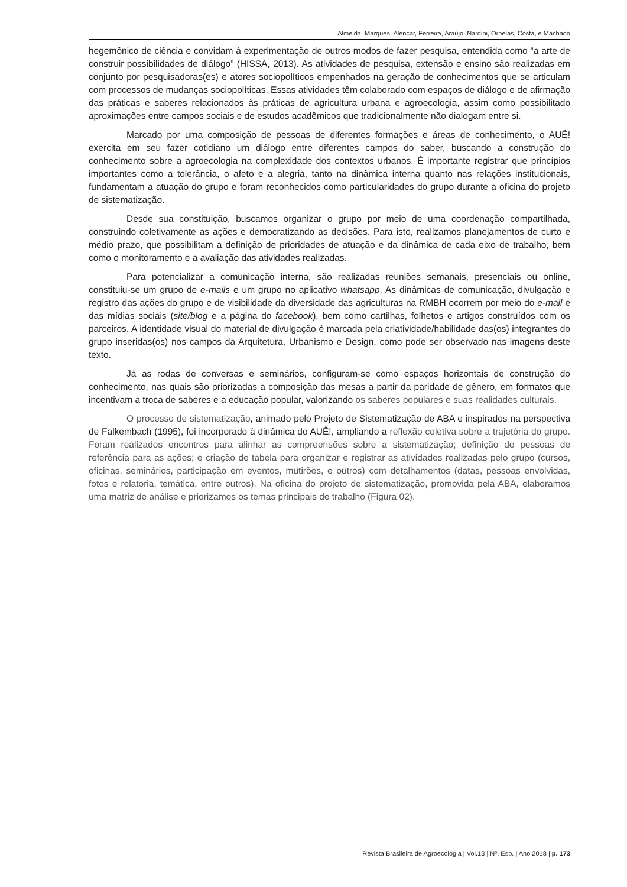Almeida, Marques, Alencar, Ferreira, Araújo, Nardini, Ornelas, Costa, e Machado
hegemônico de ciência e convidam à experimentação de outros modos de fazer pesquisa, entendida como “a arte de construir possibilidades de diálogo” (HISSA, 2013). As atividades de pesquisa, extensão e ensino são realizadas em conjunto por pesquisadoras(es) e atores sociopolíticos empenhados na geração de conhecimentos que se articulam com processos de mudanças sociopolíticas. Essas atividades têm colaborado com espaços de diálogo e de afirmação das práticas e saberes relacionados às práticas de agricultura urbana e agroecologia, assim como possibilitado aproximações entre campos sociais e de estudos acadêmicos que tradicionalmente não dialogam entre si.
Marcado por uma composição de pessoas de diferentes formações e áreas de conhecimento, o AUÊ! exercita em seu fazer cotidiano um diálogo entre diferentes campos do saber, buscando a construção do conhecimento sobre a agroecologia na complexidade dos contextos urbanos. É importante registrar que princípios importantes como a tolerância, o afeto e a alegria, tanto na dinâmica interna quanto nas relações institucionais, fundamentam a atuação do grupo e foram reconhecidos como particularidades do grupo durante a oficina do projeto de sistematização.
Desde sua constituição, buscamos organizar o grupo por meio de uma coordenação compartilhada, construindo coletivamente as ações e democratizando as decisões. Para isto, realizamos planejamentos de curto e médio prazo, que possibilitam a definição de prioridades de atuação e da dinâmica de cada eixo de trabalho, bem como o monitoramento e a avaliação das atividades realizadas.
Para potencializar a comunicação interna, são realizadas reuniões semanais, presenciais ou online, constituiu-se um grupo de e-mails e um grupo no aplicativo whatsapp. As dinâmicas de comunicação, divulgação e registro das ações do grupo e de visibilidade da diversidade das agriculturas na RMBH ocorrem por meio do e-mail e das mídias sociais (site/blog e a página do facebook), bem como cartilhas, folhetos e artigos construídos com os parceiros. A identidade visual do material de divulgação é marcada pela criatividade/habilidade das(os) integrantes do grupo inseridas(os) nos campos da Arquitetura, Urbanismo e Design, como pode ser observado nas imagens deste texto.
Já as rodas de conversas e seminários, configuram-se como espaços horizontais de construção do conhecimento, nas quais são priorizadas a composição das mesas a partir da paridade de gênero, em formatos que incentivam a troca de saberes e a educação popular, valorizando os saberes populares e suas realidades culturais.
O processo de sistematização, animado pelo Projeto de Sistematização de ABA e inspirados na perspectiva de Falkembach (1995), foi incorporado à dinâmica do AUÊ!, ampliando a reflexão coletiva sobre a trajetória do grupo. Foram realizados encontros para alinhar as compreensões sobre a sistematização; definição de pessoas de referência para as ações; e criação de tabela para organizar e registrar as atividades realizadas pelo grupo (cursos, oficinas, seminários, participação em eventos, mutirões, e outros) com detalhamentos (datas, pessoas envolvidas, fotos e relatoria, temática, entre outros). Na oficina do projeto de sistematização, promovida pela ABA, elaboramos uma matriz de análise e priorizamos os temas principais de trabalho (Figura 02).
Revista Brasileira de Agroecologia | Vol.13 | Nº. Esp. | Ano 2018 | p. 173